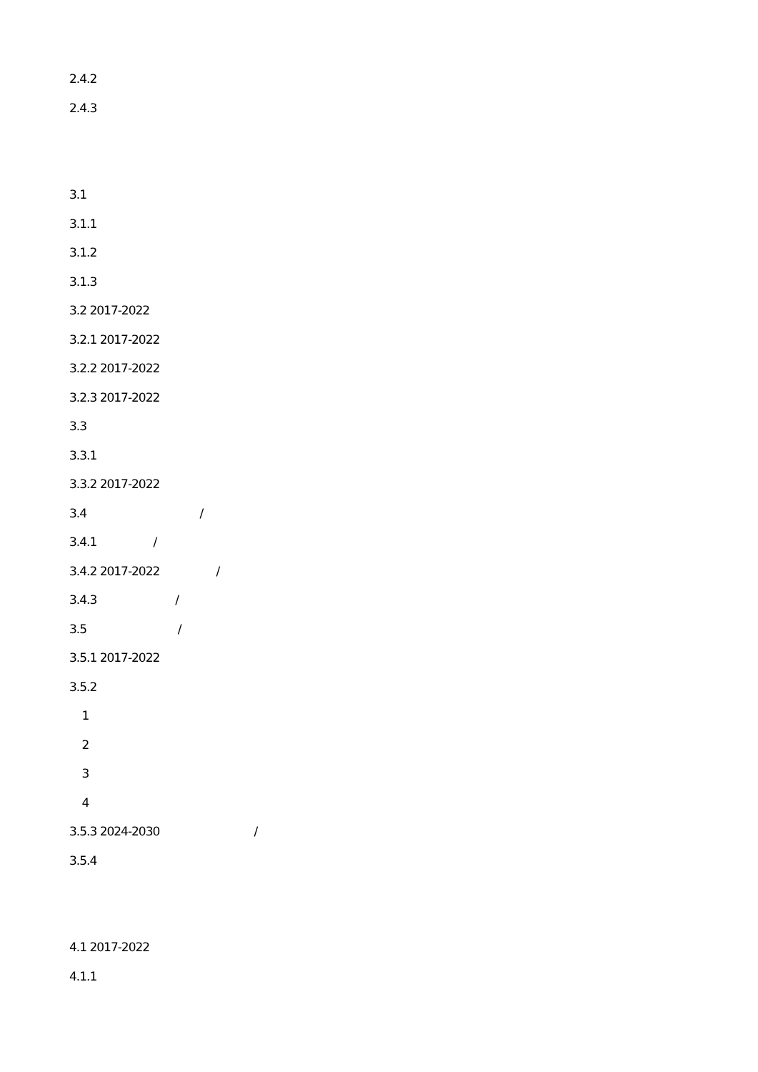2.4.2
2.4.3
3.1
3.1.1
3.1.2
3.1.3
3.2 2017-2022
3.2.1 2017-2022
3.2.2 2017-2022
3.2.3 2017-2022
3.3
3.3.1
3.3.2 2017-2022
3.4 /
3.4.1 /
3.4.2 2017-2022 /
3.4.3 /
3.5 /
3.5.1 2017-2022
3.5.2
1
2
3
4
3.5.3 2024-2030 /
3.5.4
4.1 2017-2022
4.1.1